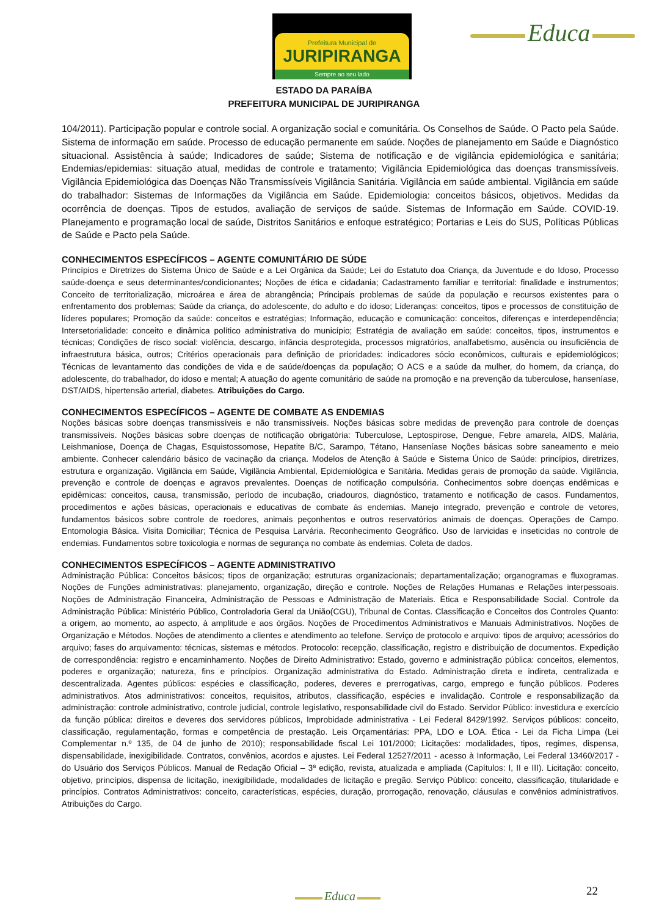Prefeitura Municipal de
JURIPIRANGA
Sempre ao seu lado
Educa
ESTADO DA PARAÍBA
PREFEITURA MUNICIPAL DE JURIPIRANGA
104/2011). Participação popular e controle social. A organização social e comunitária. Os Conselhos de Saúde. O Pacto pela Saúde. Sistema de informação em saúde. Processo de educação permanente em saúde. Noções de planejamento em Saúde e Diagnóstico situacional. Assistência à saúde; Indicadores de saúde; Sistema de notificação e de vigilância epidemiológica e sanitária; Endemias/epidemias: situação atual, medidas de controle e tratamento; Vigilância Epidemiológica das doenças transmissíveis. Vigilância Epidemiológica das Doenças Não Transmissíveis Vigilância Sanitária. Vigilância em saúde ambiental. Vigilância em saúde do trabalhador: Sistemas de Informações da Vigilância em Saúde. Epidemiologia: conceitos básicos, objetivos. Medidas da ocorrência de doenças. Tipos de estudos, avaliação de serviços de saúde. Sistemas de Informação em Saúde. COVID-19. Planejamento e programação local de saúde, Distritos Sanitários e enfoque estratégico; Portarias e Leis do SUS, Políticas Públicas de Saúde e Pacto pela Saúde.
CONHECIMENTOS ESPECÍFICOS – AGENTE COMUNITÁRIO DE SÚDE
Princípios e Diretrizes do Sistema Único de Saúde e a Lei Orgânica da Saúde; Lei do Estatuto doa Criança, da Juventude e do Idoso, Processo saúde-doença e seus determinantes/condicionantes; Noções de ética e cidadania; Cadastramento familiar e territorial: finalidade e instrumentos; Conceito de territorialização, microárea e área de abrangência; Principais problemas de saúde da população e recursos existentes para o enfrentamento dos problemas; Saúde da criança, do adolescente, do adulto e do idoso; Lideranças: conceitos, tipos e processos de constituição de líderes populares; Promoção da saúde: conceitos e estratégias; Informação, educação e comunicação: conceitos, diferenças e interdependência; Intersetorialidade: conceito e dinâmica político administrativa do município; Estratégia de avaliação em saúde: conceitos, tipos, instrumentos e técnicas; Condições de risco social: violência, descargo, infância desprotegida, processos migratórios, analfabetismo, ausência ou insuficiência de infraestrutura básica, outros; Critérios operacionais para definição de prioridades: indicadores sócio econômicos, culturais e epidemiológicos; Técnicas de levantamento das condições de vida e de saúde/doenças da população; O ACS e a saúde da mulher, do homem, da criança, do adolescente, do trabalhador, do idoso e mental; A atuação do agente comunitário de saúde na promoção e na prevenção da tuberculose, hanseníase, DST/AIDS, hipertensão arterial, diabetes. Atribuições do Cargo.
CONHECIMENTOS ESPECÍFICOS – AGENTE DE COMBATE AS ENDEMIAS
Noções básicas sobre doenças transmissíveis e não transmissíveis. Noções básicas sobre medidas de prevenção para controle de doenças transmissíveis. Noções básicas sobre doenças de notificação obrigatória: Tuberculose, Leptospirose, Dengue, Febre amarela, AIDS, Malária, Leishmaniose, Doença de Chagas, Esquistossomose, Hepatite B/C, Sarampo, Tétano, Hanseníase Noções básicas sobre saneamento e meio ambiente. Conhecer calendário básico de vacinação da criança. Modelos de Atenção à Saúde e Sistema Único de Saúde: princípios, diretrizes, estrutura e organização. Vigilância em Saúde, Vigilância Ambiental, Epidemiológica e Sanitária. Medidas gerais de promoção da saúde. Vigilância, prevenção e controle de doenças e agravos prevalentes. Doenças de notificação compulsória. Conhecimentos sobre doenças endêmicas e epidêmicas: conceitos, causa, transmissão, período de incubação, criadouros, diagnóstico, tratamento e notificação de casos. Fundamentos, procedimentos e ações básicas, operacionais e educativas de combate às endemias. Manejo integrado, prevenção e controle de vetores, fundamentos básicos sobre controle de roedores, animais peçonhentos e outros reservatórios animais de doenças. Operações de Campo. Entomologia Básica. Visita Domiciliar; Técnica de Pesquisa Larvária. Reconhecimento Geográfico. Uso de larvicidas e inseticidas no controle de endemias. Fundamentos sobre toxicologia e normas de segurança no combate às endemias. Coleta de dados.
CONHECIMENTOS ESPECÍFICOS – AGENTE ADMINISTRATIVO
Administração Pública: Conceitos básicos; tipos de organização; estruturas organizacionais; departamentalização; organogramas e fluxogramas. Noções de Funções administrativas: planejamento, organização, direção e controle. Noções de Relações Humanas e Relações interpessoais. Noções de Administração Financeira, Administração de Pessoas e Administração de Materiais. Ética e Responsabilidade Social. Controle da Administração Pública: Ministério Público, Controladoria Geral da União(CGU), Tribunal de Contas. Classificação e Conceitos dos Controles Quanto: a origem, ao momento, ao aspecto, à amplitude e aos órgãos. Noções de Procedimentos Administrativos e Manuais Administrativos. Noções de Organização e Métodos. Noções de atendimento a clientes e atendimento ao telefone. Serviço de protocolo e arquivo: tipos de arquivo; acessórios do arquivo; fases do arquivamento: técnicas, sistemas e métodos. Protocolo: recepção, classificação, registro e distribuição de documentos. Expedição de correspondência: registro e encaminhamento. Noções de Direito Administrativo: Estado, governo e administração pública: conceitos, elementos, poderes e organização; natureza, fins e princípios. Organização administrativa do Estado. Administração direta e indireta, centralizada e descentralizada. Agentes públicos: espécies e classificação, poderes, deveres e prerrogativas, cargo, emprego e função públicos. Poderes administrativos. Atos administrativos: conceitos, requisitos, atributos, classificação, espécies e invalidação. Controle e responsabilização da administração: controle administrativo, controle judicial, controle legislativo, responsabilidade civil do Estado. Servidor Público: investidura e exercício da função pública: direitos e deveres dos servidores públicos, Improbidade administrativa - Lei Federal 8429/1992. Serviços públicos: conceito, classificação, regulamentação, formas e competência de prestação. Leis Orçamentárias: PPA, LDO e LOA. Ética - Lei da Ficha Limpa (Lei Complementar n.º 135, de 04 de junho de 2010); responsabilidade fiscal Lei 101/2000; Licitações: modalidades, tipos, regimes, dispensa, dispensabilidade, inexigibilidade. Contratos, convênios, acordos e ajustes. Lei Federal 12527/2011 - acesso à Informação, Lei Federal 13460/2017 - do Usuário dos Serviços Públicos. Manual de Redação Oficial – 3ª edição, revista, atualizada e ampliada (Capítulos: I, II e III). Licitação: conceito, objetivo, princípios, dispensa de licitação, inexigibilidade, modalidades de licitação e pregão. Serviço Público: conceito, classificação, titularidade e princípios. Contratos Administrativos: conceito, características, espécies, duração, prorrogação, renovação, cláusulas e convênios administrativos. Atribuições do Cargo.
Educa 22